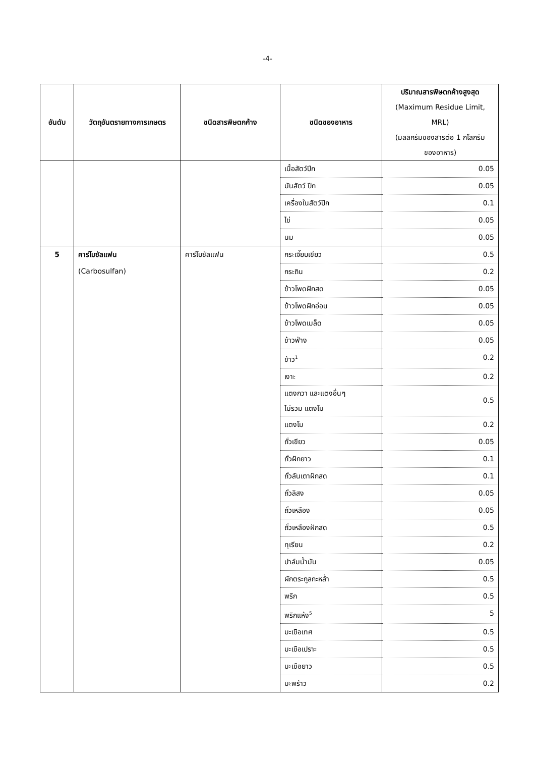-4-
| อันดับ | วัตถุอันตรายทางการเกษตร | ชนิดสารพิษตกค้าง | ชนิดของอาหาร | ปริมาณสารพิษตกค้างสูงสุด (Maximum Residue Limit, MRL) (มิลลิกรัมของสารต่อ 1 กิโลกรัม ของอาหาร) |
| --- | --- | --- | --- | --- |
| | | | เนื้อสัตว์ปีก | 0.05 |
| | | | มันสัตว์ ปีก | 0.05 |
| | | | เครื่องในสัตว์ปีก | 0.1 |
| | | | ไข่ | 0.05 |
| | | | นม | 0.05 |
| 5 | คาร์โบซัลแฟน (Carbosulfan) | คาร์โบซัลแฟน | กระเจี๊ยบเขียว | 0.5 |
| | | | กระถิน | 0.2 |
| | | | ข้าวโพดฝักสด | 0.05 |
| | | | ข้าวโพดฝักอ่อน | 0.05 |
| | | | ข้าวโพดเมล็ด | 0.05 |
| | | | ข้าวฟ่าง | 0.05 |
| | | | ข้าว<sup>1</sup> | 0.2 |
| | | | เงาะ | 0.2 |
| | | | แตงกวา และแตงอื่นๆ ไม่รวม แตงโม | 0.5 |
| | | | แตงโม | 0.2 |
| | | | ถั่วเขียว | 0.05 |
| | | | ถั่วฝักยาว | 0.1 |
| | | | ถั่วลันเตาฝักสด | 0.1 |
| | | | ถั่วลิสง | 0.05 |
| | | | ถั่วเหลือง | 0.05 |
| | | | ถั่วเหลืองฝักสด | 0.5 |
| | | | ทุเรียน | 0.2 |
| | | | ปาล์มน้ำมัน | 0.05 |
| | | | ผักตระกูลกะหล่ำ | 0.5 |
| | | | พริก | 0.5 |
| | | | พริกแห้ง<sup>5</sup> | 5 |
| | | | มะเขือเทศ | 0.5 |
| | | | มะเขือเปราะ | 0.5 |
| | | | มะเขือยาว | 0.5 |
| | | | มะพร้าว | 0.2 |